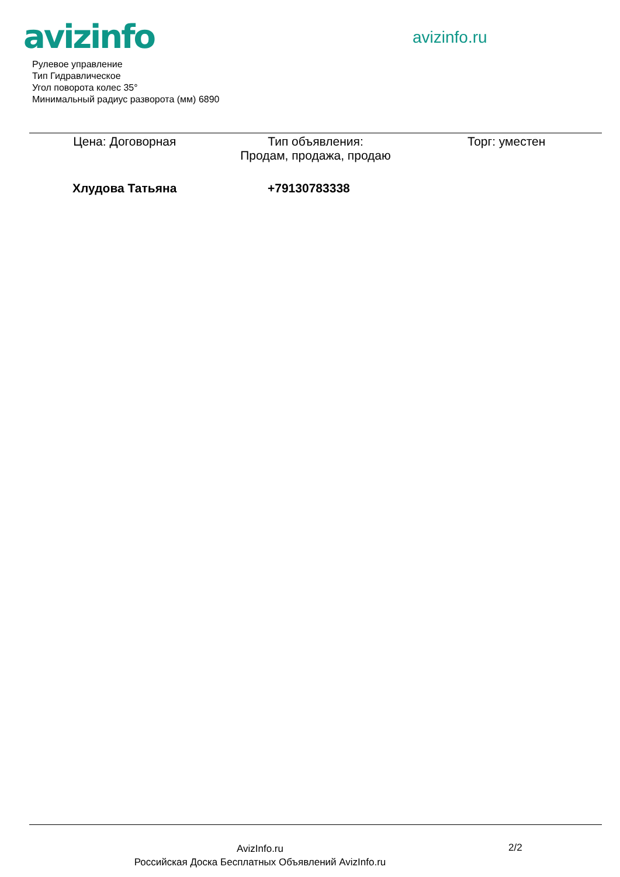avizinfo avizinfo.ru
Рулевое управление
Тип Гидравлическое
Угол поворота колес 35°
Минимальный радиус разворота (мм) 6890
Цена: Договорная Тип объявления:
Продам, продажа, продаю
Торг: уместен
Хлудова Татьяна +79130783338
AvizInfo.ru
Российская Доска Бесплатных Объявлений AvizInfo.ru
2/2